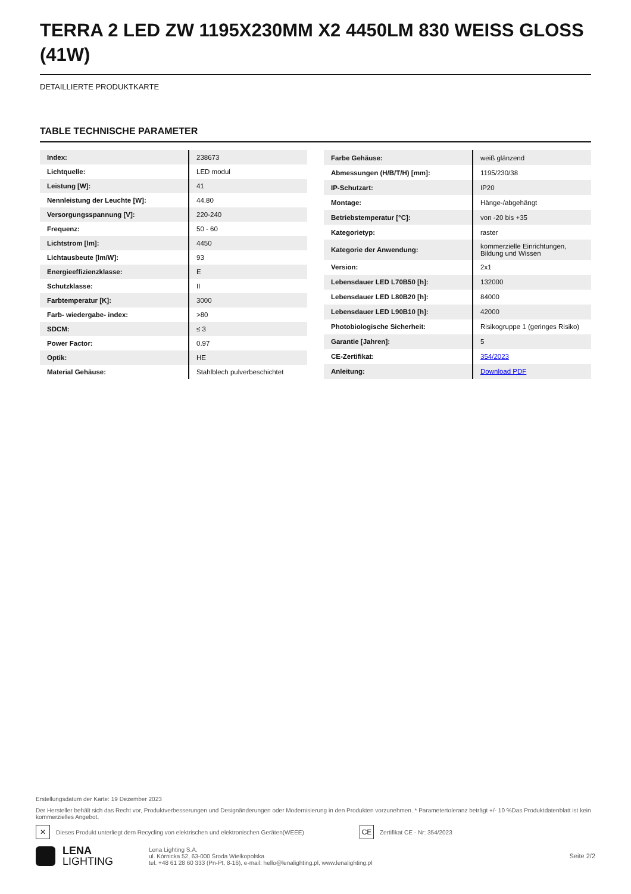TERRA 2 LED ZW 1195X230MM X2 4450LM 830 WEISS GLOSS (41W)
DETAILLIERTE PRODUKTKARTE
TABLE TECHNISCHE PARAMETER
| Index: | 238673 |
| Lichtquelle: | LED modul |
| Leistung [W]: | 41 |
| Nennleistung der Leuchte [W]: | 44.80 |
| Versorgungsspannung [V]: | 220-240 |
| Frequenz: | 50 - 60 |
| Lichtstrom [lm]: | 4450 |
| Lichtausbeute [lm/W]: | 93 |
| Energieeffizienzklasse: | E |
| Schutzklasse: | II |
| Farbtemperatur [K]: | 3000 |
| Farb- wiedergabe- index: | >80 |
| SDCM: | ≤ 3 |
| Power Factor: | 0.97 |
| Optik: | HE |
| Material Gehäuse: | Stahlblech pulverbeschichtet |
| Farbe Gehäuse: | weiß glänzend |
| Abmessungen (H/B/T/H) [mm]: | 1195/230/38 |
| IP-Schutzart: | IP20 |
| Montage: | Hänge-/abgehängt |
| Betriebstemperatur [°C]: | von -20 bis +35 |
| Kategorietyp: | raster |
| Kategorie der Anwendung: | kommerzielle Einrichtungen, Bildung und Wissen |
| Version: | 2x1 |
| Lebensdauer LED L70B50 [h]: | 132000 |
| Lebensdauer LED L80B20 [h]: | 84000 |
| Lebensdauer LED L90B10 [h]: | 42000 |
| Photobiologische Sicherheit: | Risikogruppe 1 (geringes Risiko) |
| Garantie [Jahren]: | 5 |
| CE-Zertifikat: | 354/2023 |
| Anleitung: | Download PDF |
Erstellungsdatum der Karte: 19 Dezember 2023
Der Hersteller behält sich das Recht vor, Produktverbesserungen und Designänderungen oder Modernisierung in den Produkten vorzunehmen. * Parametertoleranz beträgt +/- 10 %Das Produktdatenblatt ist kein kommerzielles Angebot.
✕ Dieses Produkt unterliegt dem Recycling von elektrischen und elektronischen Geräten(WEEE) CE Zertifikat CE - Nr: 354/2023
LENA
LIGHTING
Lena Lighting S.A.
ul. Kórnicka 52, 63-000 Środa Wielkopolska
tel. +48 61 28 60 333 (Pn-Pt, 8-16), e-mail: hello@lenalighting.pl, www.lenalighting.pl
Seite 2/2